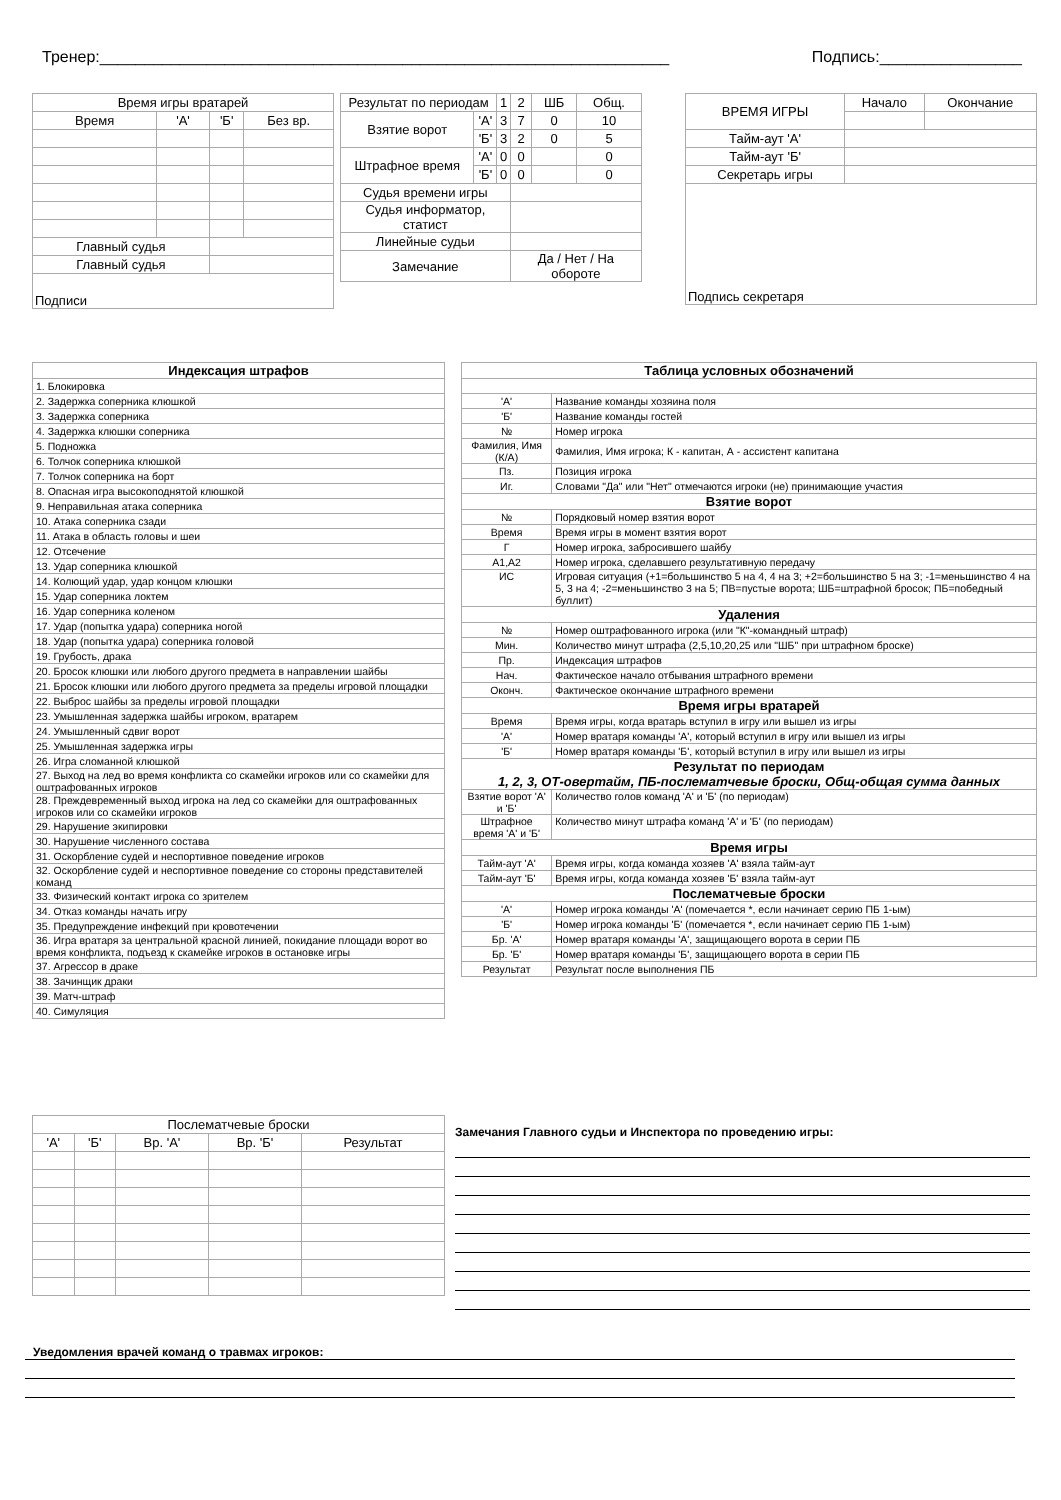Тренер:________________________________________________________________ Подпись:________________
| Время игры вратарей | | | |
| Время | 'А' | 'Б' | Без вр. |
| Главный судья | | | |
| Главный судья | | | |
| Подписи | | | |
| Результат по периодам | | 1 | 2 | ШБ | Общ. |
| Взятие ворот | 'А' | 3 | 7 | 0 | 10 |
| | 'Б' | 3 | 2 | 0 | 5 |
| Штрафное время | 'А' | 0 | 0 | | 0 |
| | 'Б' | 0 | 0 | | 0 |
| Судья времени игры | | | | | |
| Судья информатор, статист | | | | | |
| Линейные судьи | | | | | |
| Замечание | | | Да / Нет / На обороте | | |
| ВРЕМЯ ИГРЫ | Начало | Окончание |
| Тайм-аут 'А' | | |
| Тайм-аут 'Б' | | |
| Секретарь игры | | |
| Подпись секретаря | | |
| Индексация штрафов |
| 1. Блокировка |
| 2. Задержка соперника клюшкой |
| 3. Задержка соперника |
| 4. Задержка клюшки соперника |
| 5. Подножка |
| 6. Толчок соперника клюшкой |
| 7. Толчок соперника на борт |
| 8. Опасная игра высокоподнятой клюшкой |
| 9. Неправильная атака соперника |
| 10. Атака соперника сзади |
| 11. Атака в область головы и шеи |
| 12. Отсечение |
| 13. Удар соперника клюшкой |
| 14. Колющий удар, удар концом клюшки |
| 15. Удар соперника локтем |
| 16. Удар соперника коленом |
| 17. Удар (попытка удара) соперника ногой |
| 18. Удар (попытка удара) соперника головой |
| 19. Грубость, драка |
| 20. Бросок клюшки или любого другого предмета в направлении шайбы |
| 21. Бросок клюшки или любого другого предмета за пределы игровой площадки |
| 22. Выброс шайбы за пределы игровой площадки |
| 23. Умышленная задержка шайбы игроком, вратарем |
| 24. Умышленный сдвиг ворот |
| 25. Умышленная задержка игры |
| 26. Игра сломанной клюшкой |
| 27. Выход на лед во время конфликта со скамейки игроков или со скамейки для оштрафованных игроков |
| 28. Преждевременный выход игрока на лед со скамейки для оштрафованных игроков или со скамейки игроков |
| 29. Нарушение экипировки |
| 30. Нарушение численного состава |
| 31. Оскорбление судей и неспортивное поведение игроков |
| 32. Оскорбление судей и неспортивное поведение со стороны представителей команд |
| 33. Физический контакт игрока со зрителем |
| 34. Отказ команды начать игру |
| 35. Предупреждение инфекций при кровотечении |
| 36. Игра вратаря за центральной красной линией, покидание площади ворот во время конфликта, подъезд к скамейке игроков в остановке игры |
| 37. Агрессор в драке |
| 38. Зачинщик драки |
| 39. Матч-штраф |
| 40. Симуляция |
| Таблица условных обозначений | |
| 'А' | Название команды хозяина поля |
| 'Б' | Название команды гостей |
| № | Номер игрока |
| Фамилия, Имя (К/А) | Фамилия, Имя игрока; К - капитан, А - ассистент капитана |
| Пз. | Позиция игрока |
| Иг. | Словами "Да" или "Нет" отмечаются игроки (не) принимающие участия |
| Взятие ворот | |
| № | Порядковый номер взятия ворот |
| Время | Время игры в момент взятия ворот |
| Г | Номер игрока, забросившего шайбу |
| А1,А2 | Номер игрока, сделавшего результативную передачу |
| ИС | Игровая ситуация (+1=большинство 5 на 4, 4 на 3; +2=большинство 5 на 3; -1=меньшинство 4 на 5, 3 на 4; -2=меньшинство 3 на 5; ПВ=пустые ворота; ШБ=штрафной бросок; ПБ=победный буллит) |
| Удаления | |
| № | Номер оштрафованного игрока (или "К"-командный штраф) |
| Мин. | Количество минут штрафа (2,5,10,20,25 или "ШБ" при штрафном броске) |
| Пр. | Индексация штрафов |
| Нач. | Фактическое начало отбывания штрафного времени |
| Оконч. | Фактическое окончание штрафного времени |
| Время игры вратарей | |
| Время | Время игры, когда вратарь вступил в игру или вышел из игры |
| 'А' | Номер вратаря команды 'А', который вступил в игру или вышел из игры |
| 'Б' | Номер вратаря команды 'Б', который вступил в игру или вышел из игры |
| Результат по периодам 1, 2, 3, ОТ-овертайм, ПБ-послематчевые броски, Общ-общая сумма данных | |
| Взятие ворот 'А' и 'Б' | Количество голов команд 'А' и 'Б' (по периодам) |
| Штрафное время 'А' и 'Б' | Количество минут штрафа команд 'А' и 'Б' (по периодам) |
| Время игры | |
| Тайм-аут 'А' | Время игры, когда команда хозяев 'А' взяла тайм-аут |
| Тайм-аут 'Б' | Время игры, когда команда хозяев 'Б' взяла тайм-аут |
| Послематчевые броски | |
| 'А' | Номер игрока команды 'А' (помечается *, если начинает серию ПБ 1-ым) |
| 'Б' | Номер игрока команды 'Б' (помечается *, если начинает серию ПБ 1-ым) |
| Бр. 'А' | Номер вратаря команды 'А', защищающего ворота в серии ПБ |
| Бр. 'Б' | Номер вратаря команды 'Б', защищающего ворота в серии ПБ |
| Результат | Результат после выполнения ПБ |
| Послематчевые броски | | | | |
| 'А' | 'Б' | Вр. 'А' | Вр. 'Б' | Результат |
Замечания Главного судьи и Инспектора по проведению игры:
Уведомления врачей команд о травмах игроков: